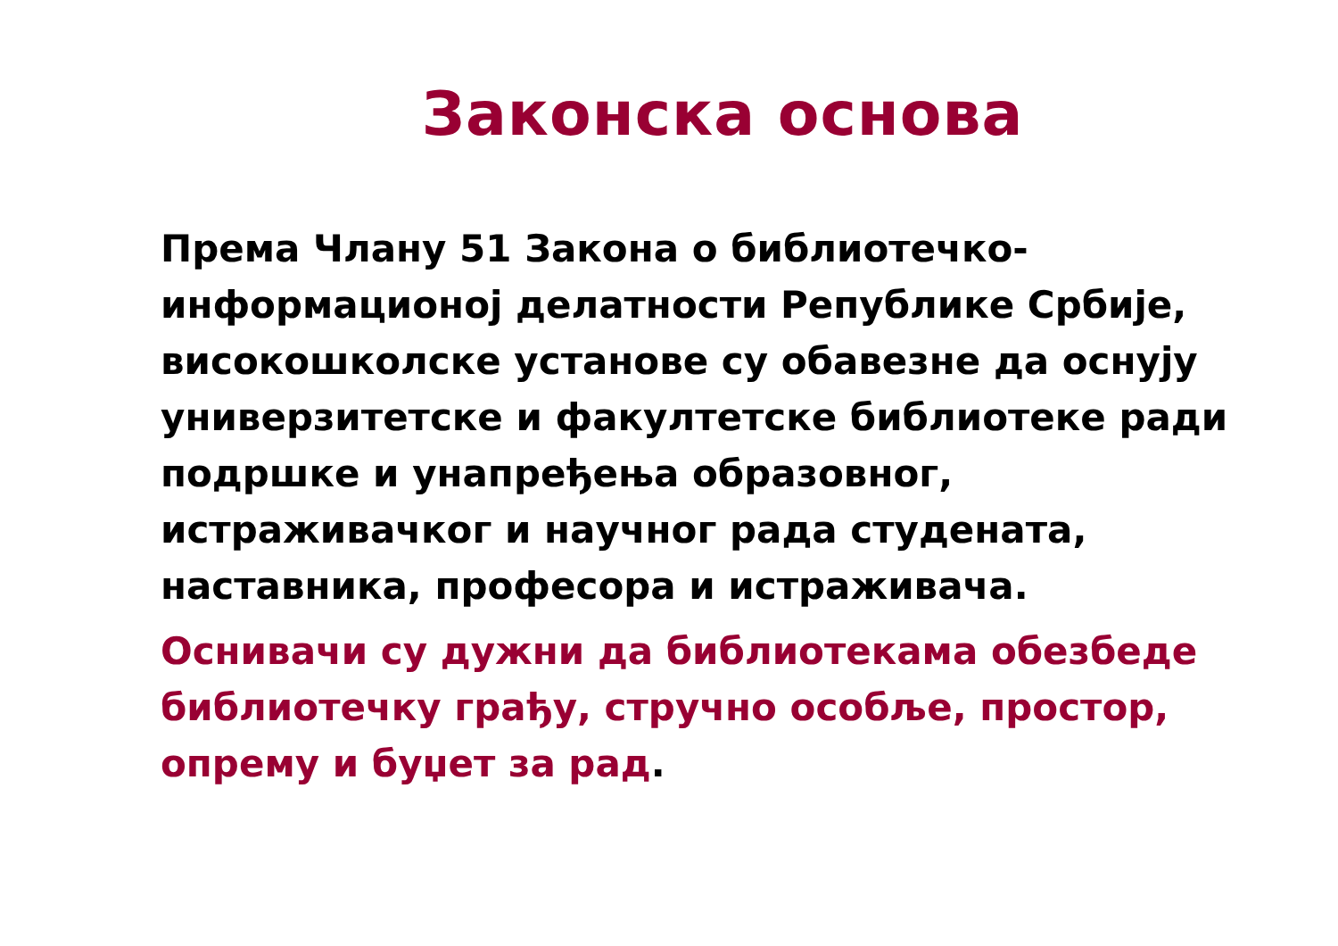Законска основа
Према Члану 51 Закона о библиотечко-информационој делатности Републике Србије, високошколске установе су обавезне да оснују универзитетске и факултетске библиотеке ради подршке и унапређења образовног, истраживачког и научног рада студената, наставника, професора и истраживача.
Оснивачи су дужни да библиотекама обезбеде библиотечку грађу, стручно особље, простор, опрему и буџет за рад.